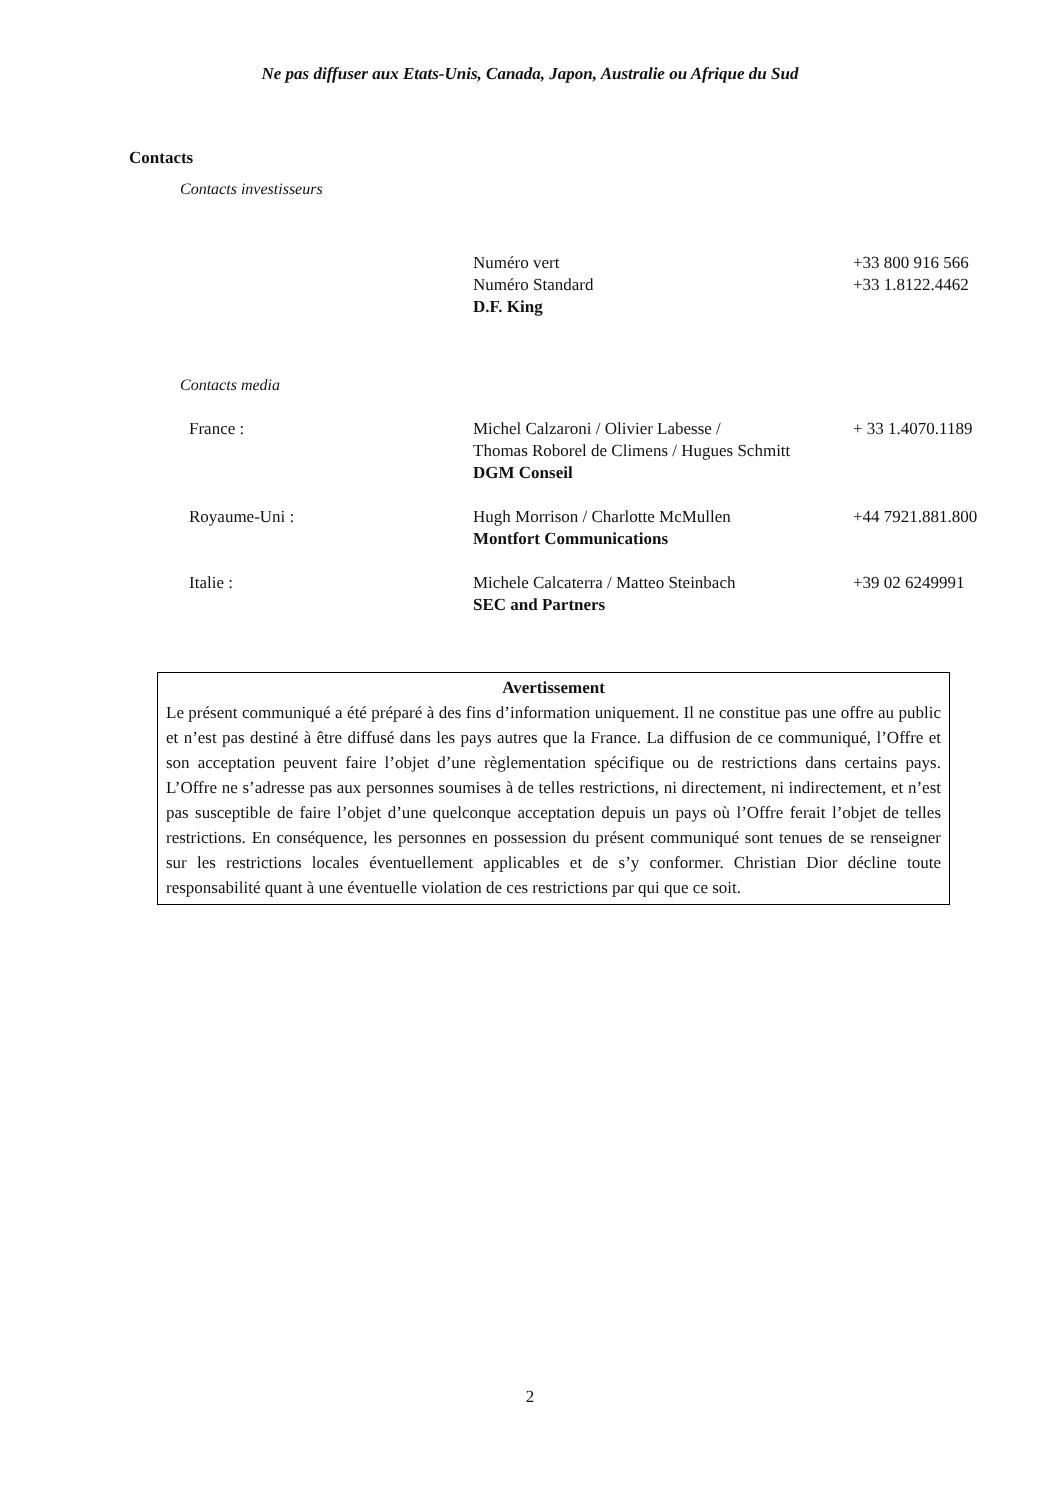Ne pas diffuser aux Etats-Unis, Canada, Japon, Australie ou Afrique du Sud
Contacts
Contacts investisseurs
| | Numéro vert | +33 800 916 566 |
| | Numéro Standard | +33 1.8122.4462 |
| | D.F. King | |
Contacts media
| France : | Michel Calzaroni / Olivier Labesse / Thomas Roborel de Climens / Hugues Schmitt DGM Conseil | + 33 1.4070.1189 |
| Royaume-Uni : | Hugh Morrison / Charlotte McMullen Montfort Communications | +44 7921.881.800 |
| Italie : | Michele Calcaterra / Matteo Steinbach SEC and Partners | +39 02 6249991 |
Avertissement
Le présent communiqué a été préparé à des fins d’information uniquement. Il ne constitue pas une offre au public et n’est pas destiné à être diffusé dans les pays autres que la France. La diffusion de ce communiqué, l’Offre et son acceptation peuvent faire l’objet d’une règlementation spécifique ou de restrictions dans certains pays. L’Offre ne s’adresse pas aux personnes soumises à de telles restrictions, ni directement, ni indirectement, et n’est pas susceptible de faire l’objet d’une quelconque acceptation depuis un pays où l’Offre ferait l’objet de telles restrictions. En conséquence, les personnes en possession du présent communiqué sont tenues de se renseigner sur les restrictions locales éventuellement applicables et de s’y conformer. Christian Dior décline toute responsabilité quant à une éventuelle violation de ces restrictions par qui que ce soit.
2